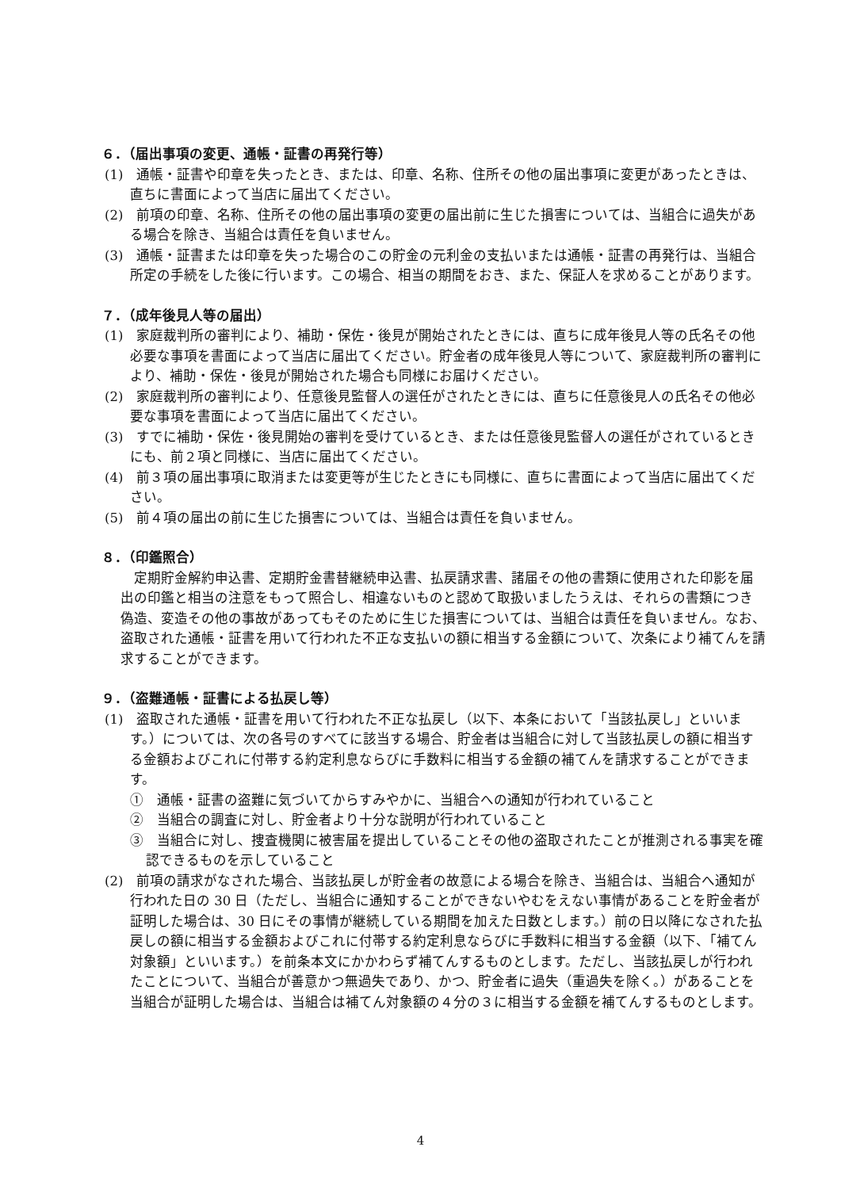６．（届出事項の変更、通帳・証書の再発行等）
(1)　通帳・証書や印章を失ったとき、または、印章、名称、住所その他の届出事項に変更があったときは、直ちに書面によって当店に届出てください。
(2)　前項の印章、名称、住所その他の届出事項の変更の届出前に生じた損害については、当組合に過失がある場合を除き、当組合は責任を負いません。
(3)　通帳・証書または印章を失った場合のこの貯金の元利金の支払いまたは通帳・証書の再発行は、当組合所定の手続をした後に行います。この場合、相当の期間をおき、また、保証人を求めることがあります。
７．（成年後見人等の届出）
(1)　家庭裁判所の審判により、補助・保佐・後見が開始されたときには、直ちに成年後見人等の氏名その他必要な事項を書面によって当店に届出てください。貯金者の成年後見人等について、家庭裁判所の審判により、補助・保佐・後見が開始された場合も同様にお届けください。
(2)　家庭裁判所の審判により、任意後見監督人の選任がされたときには、直ちに任意後見人の氏名その他必要な事項を書面によって当店に届出てください。
(3)　すでに補助・保佐・後見開始の審判を受けているとき、または任意後見監督人の選任がされているときにも、前２項と同様に、当店に届出てください。
(4)　前３項の届出事項に取消または変更等が生じたときにも同様に、直ちに書面によって当店に届出てください。
(5)　前４項の届出の前に生じた損害については、当組合は責任を負いません。
８．（印鑑照合）
定期貯金解約申込書、定期貯金書替継続申込書、払戻請求書、諸届その他の書類に使用された印影を届出の印鑑と相当の注意をもって照合し、相違ないものと認めて取扱いましたうえは、それらの書類につき偽造、変造その他の事故があってもそのために生じた損害については、当組合は責任を負いません。なお、盗取された通帳・証書を用いて行われた不正な支払いの額に相当する金額について、次条により補てんを請求することができます。
９．（盗難通帳・証書による払戻し等）
(1)　盗取された通帳・証書を用いて行われた不正な払戻し（以下、本条において「当該払戻し」といいます。）については、次の各号のすべてに該当する場合、貯金者は当組合に対して当該払戻しの額に相当する金額およびこれに付帯する約定利息ならびに手数料に相当する金額の補てんを請求することができます。
①　通帳・証書の盗難に気づいてからすみやかに、当組合への通知が行われていること
②　当組合の調査に対し、貯金者より十分な説明が行われていること
③　当組合に対し、捜査機関に被害届を提出していることその他の盗取されたことが推測される事実を確認できるものを示していること
(2)　前項の請求がなされた場合、当該払戻しが貯金者の故意による場合を除き、当組合は、当組合へ通知が行われた日の 30 日（ただし、当組合に通知することができないやむをえない事情があることを貯金者が証明した場合は、30 日にその事情が継続している期間を加えた日数とします。）前の日以降になされた払戻しの額に相当する金額およびこれに付帯する約定利息ならびに手数料に相当する金額（以下、「補てん対象額」といいます。）を前条本文にかかわらず補てんするものとします。ただし、当該払戻しが行われたことについて、当組合が善意かつ無過失であり、かつ、貯金者に過失（重過失を除く。）があることを当組合が証明した場合は、当組合は補てん対象額の４分の３に相当する金額を補てんするものとします。
4